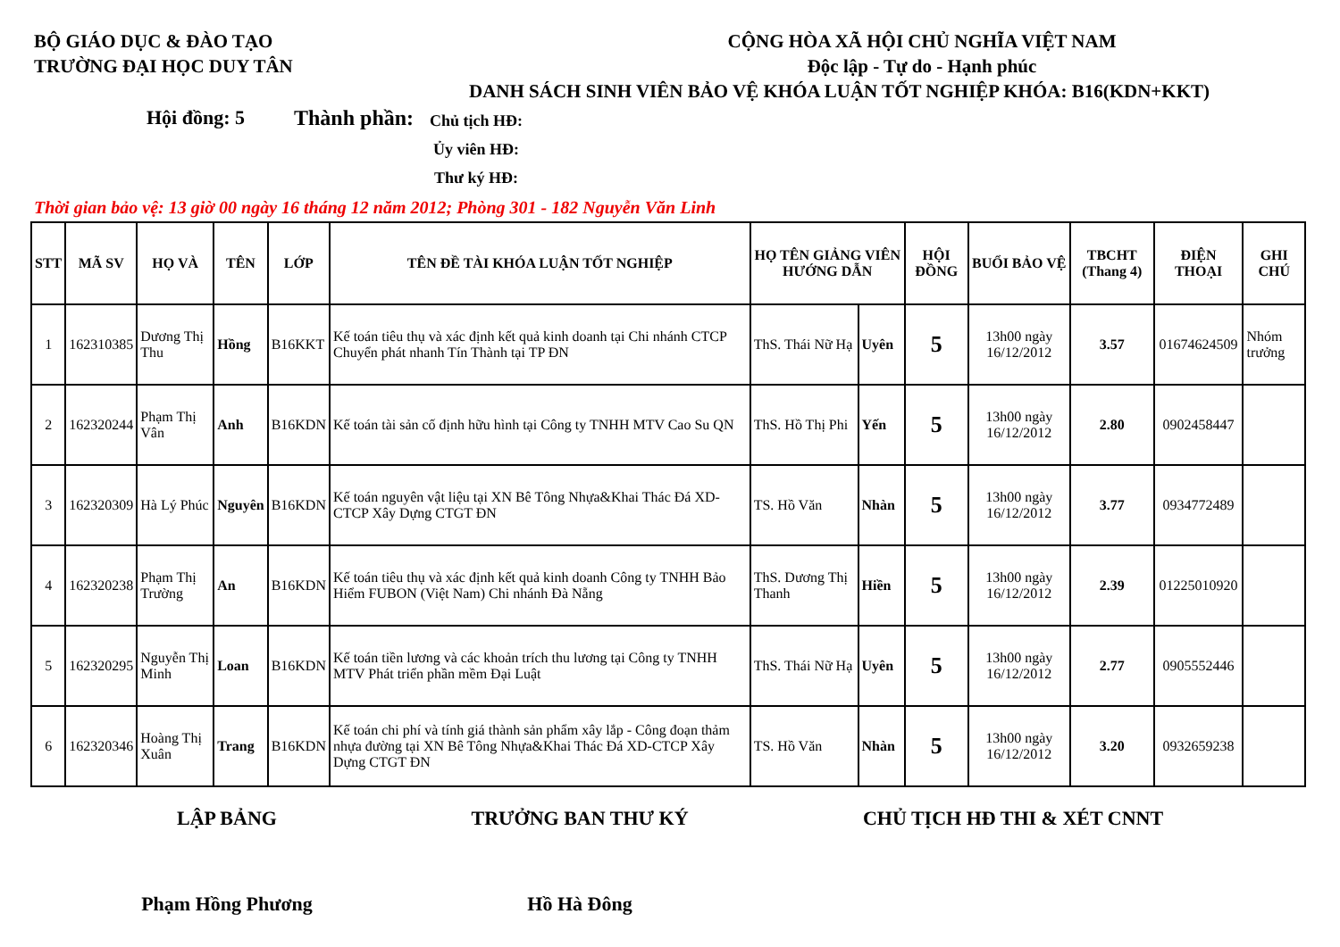BỘ GIÁO DỤC & ĐÀO TẠO
TRƯỜNG ĐẠI HỌC DUY TÂN
CỘNG HÒA XÃ HỘI CHỦ NGHĨA VIỆT NAM
Độc lập - Tự do - Hạnh phúc
DANH SÁCH SINH VIÊN BẢO VỆ KHÓA LUẬN TỐT NGHIỆP KHÓA: B16(KDN+KKT)
Hội đồng: 5 Thành phần:
Chủ tịch HĐ:
Ủy viên HĐ:
Thư ký HĐ:
Thời gian bảo vệ: 13 giờ 00 ngày 16 tháng 12 năm 2012; Phòng 301 - 182 Nguyễn Văn Linh
| STT | MÃ SV | HỌ VÀ | TÊN | LỚP | TÊN ĐỀ TÀI KHÓA LUẬN TỐT NGHIỆP | HỌ TÊN GIẢNG VIÊN HƯỚNG DẪN | | HỘI ĐỒNG | BUỔI BẢO VỆ | TBCHT (Thang 4) | ĐIỆN THOẠI | GHI CHÚ |
| --- | --- | --- | --- | --- | --- | --- | --- | --- | --- | --- | --- | --- |
| 1 | 162310385 | Dương Thị Thu | Hồng | B16KKT | Kế toán tiêu thụ và xác định kết quả kinh doanh tại Chi nhánh CTCP Chuyển phát nhanh Tín Thành tại TP ĐN | ThS. Thái Nữ Hạ | Uyên | 5 | 13h00 ngày 16/12/2012 | 3.57 | 01674624509 | Nhóm trưởng |
| 2 | 162320244 | Phạm Thị Vân | Anh | B16KDN | Kế toán tài sản cố định hữu hình tại Công ty TNHH MTV Cao Su QN | ThS. Hồ Thị Phi | Yến | 5 | 13h00 ngày 16/12/2012 | 2.80 | 0902458447 | |
| 3 | 162320309 | Hà Lý Phúc | Nguyên | B16KDN | Kế toán nguyên vật liệu tại XN Bê Tông Nhựa&Khai Thác Đá XD-CTCP Xây Dựng CTGT ĐN | TS. Hồ Văn | Nhàn | 5 | 13h00 ngày 16/12/2012 | 3.77 | 0934772489 | |
| 4 | 162320238 | Phạm Thị Trường | An | B16KDN | Kế toán tiêu thụ và xác định kết quả kinh doanh Công ty TNHH Bảo Hiểm FUBON (Việt Nam) Chi nhánh Đà Nẵng | ThS. Dương Thị Thanh | Hiền | 5 | 13h00 ngày 16/12/2012 | 2.39 | 01225010920 | |
| 5 | 162320295 | Nguyễn Thị Minh | Loan | B16KDN | Kế toán tiền lương và các khoản trích thu lương tại Công ty TNHH MTV Phát triển phần mềm Đại Luật | ThS. Thái Nữ Hạ | Uyên | 5 | 13h00 ngày 16/12/2012 | 2.77 | 0905552446 | |
| 6 | 162320346 | Hoàng Thị Xuân | Trang | B16KDN | Kế toán chi phí và tính giá thành sản phẩm xây lắp - Công đoạn thảm nhựa đường tại XN Bê Tông Nhựa&Khai Thác Đá XD-CTCP Xây Dựng CTGT ĐN | TS. Hồ Văn | Nhàn | 5 | 13h00 ngày 16/12/2012 | 3.20 | 0932659238 | |
LẬP BẢNG TRƯỞNG BAN THƯ KÝ CHỦ TỊCH HĐ THI & XÉT CNNT
Phạm Hồng Phương Hồ Hà Đông